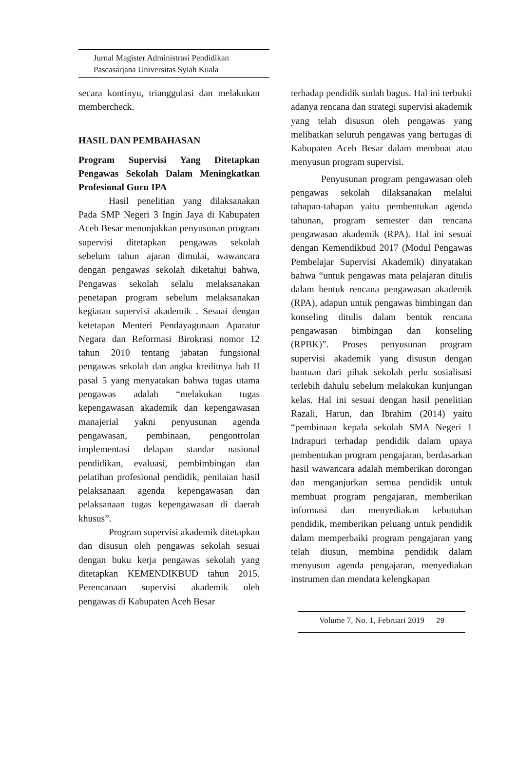Jurnal Magister Administrasi Pendidikan
Pascasarjana Universitas Syiah Kuala
secara kontinyu, trianggulasi dan melakukan membercheck.
HASIL DAN PEMBAHASAN
Program Supervisi Yang Ditetapkan Pengawas Sekolah Dalam Meningkatkan Profesional Guru IPA
Hasil penelitian yang dilaksanakan Pada SMP Negeri 3 Ingin Jaya di Kabupaten Aceh Besar menunjukkan penyusunan program supervisi ditetapkan pengawas sekolah sebelum tahun ajaran dimulai, wawancara dengan pengawas sekolah diketahui bahwa, Pengawas sekolah selalu melaksanakan penetapan program sebelum melaksanakan kegiatan supervisi akademik . Sesuai dengan ketetapan Menteri Pendayagunaan Aparatur Negara dan Reformasi Birokrasi nomor 12 tahun 2010 tentang jabatan fungsional pengawas sekolah dan angka kreditnya bab II pasal 5 yang menyatakan bahwa tugas utama pengawas adalah “melakukan tugas kepengawasan akademik dan kepengawasan manajerial yakni penyusunan agenda pengawasan, pembinaan, pengontrolan implementasi delapan standar nasional pendidikan, evaluasi, pembimbingan dan pelatihan profesional pendidik, penilaian hasil pelaksanaan agenda kepengawasan dan pelaksanaan tugas kepengawasan di daerah khusus”.
Program supervisi akademik ditetapkan dan disusun oleh pengawas sekolah sesuai dengan buku kerja pengawas sekolah yang ditetapkan KEMENDIKBUD tahun 2015. Perencanaan supervisi akademik oleh pengawas di Kabupaten Aceh Besar
terhadap pendidik sudah bagus. Hal ini terbukti adanya rencana dan strategi supervisi akademik yang telah disusun oleh pengawas yang melibatkan seluruh pengawas yang bertugas di Kabupaten Aceh Besar dalam membuat atau menyusun program supervisi.
Penyusunan program pengawasan oleh pengawas sekolah dilaksanakan melalui tahapan-tahapan yaitu pembentukan agenda tahunan, program semester dan rencana pengawasan akademik (RPA). Hal ini sesuai dengan Kemendikbud 2017 (Modul Pengawas Pembelajar Supervisi Akademik) dinyatakan bahwa “untuk pengawas mata pelajaran ditulis dalam bentuk rencana pengawasan akademik (RPA), adapun untuk pengawas bimbingan dan konseling ditulis dalam bentuk rencana pengawasan bimbingan dan konseling (RPBK)”. Proses penyusunan program supervisi akademik yang disusun dengan bantuan dari pihak sekolah perlu sosialisasi terlebih dahulu sebelum melakukan kunjungan kelas. Hal ini sesuai dengan hasil penelitian Razali, Harun, dan Ibrahim (2014) yaitu “pembinaan kepala sekolah SMA Negeri 1 Indrapuri terhadap pendidik dalam upaya pembentukan program pengajaran, berdasarkan hasil wawancara adalah memberikan dorongan dan menganjurkan semua pendidik untuk membuat program pengajaran, memberikan informasi dan menyediakan kebutuhan pendidik, memberikan peluang untuk pendidik dalam memperbaiki program pengajaran yang telah diusun, membina pendidik dalam menyusun agenda pengajaran, menyediakan instrumen dan mendata kelengkapan
Volume 7, No. 1, Februari 2019 29